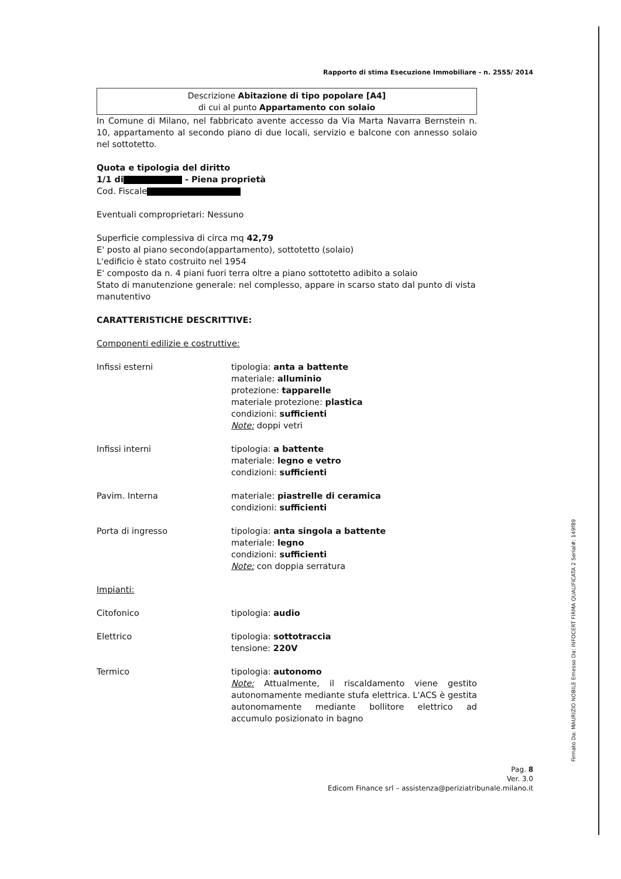Firmato Da: MAURIZIO NOBILE Emesso Da: INFOCERT FIRMA QUALIFICATA 2 Serial#: 149f89
Rapporto di stima Esecuzione Immobiliare - n. 2555/ 2014
Descrizione Abitazione di tipo popolare [A4]
di cui al punto Appartamento con solaio
In Comune di Milano, nel fabbricato avente accesso da Via Marta Navarra Bernstein n. 10, appartamento al secondo piano di due locali, servizio e balcone con annesso solaio nel sottotetto.
Quota e tipologia del diritto
1/1 di - Piena proprietà
Cod. Fiscale
Eventuali comproprietari: Nessuno
Superficie complessiva di circa mq 42,79
E' posto al piano secondo(appartamento), sottotetto (solaio)
L'edificio è stato costruito nel 1954
E' composto da n. 4 piani fuori terra oltre a piano sottotetto adibito a solaio
Stato di manutenzione generale: nel complesso, appare in scarso stato dal punto di vista manutentivo
CARATTERISTICHE DESCRITTIVE:
Componenti edilizie e costruttive:
Infissi esterni tipologia: anta a battente
materiale: alluminio
protezione: tapparelle
materiale protezione: plastica
condizioni: sufficienti
Note: doppi vetri
Infissi interni tipologia: a battente
materiale: legno e vetro
condizioni: sufficienti
Pavim. Interna materiale: piastrelle di ceramica
condizioni: sufficienti
Porta di ingresso tipologia: anta singola a battente
materiale: legno
condizioni: sufficienti
Note: con doppia serratura
Impianti:
Citofonico tipologia: audio
Elettrico tipologia: sottotraccia
tensione: 220V
Termico tipologia: autonomo
Note: Attualmente, il riscaldamento viene gestito autonomamente mediante stufa elettrica. L'ACS è gestita autonomamente mediante bollitore elettrico ad accumulo posizionato in bagno
Pag. 8
Ver. 3.0
Edicom Finance srl – assistenza@periziatribunale.milano.it